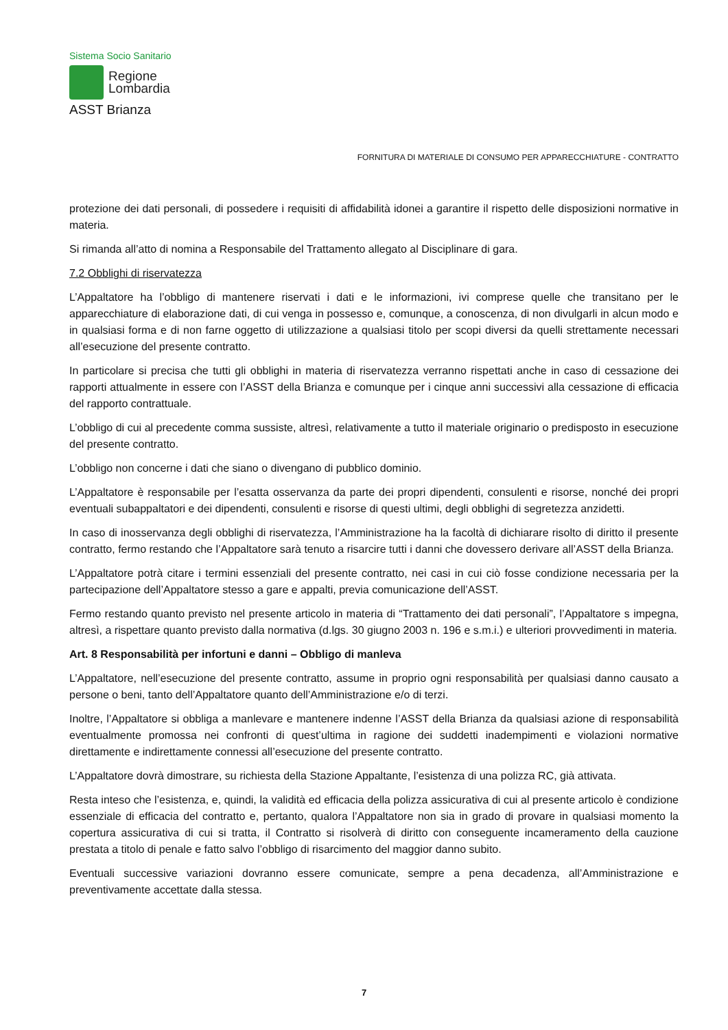Sistema Socio Sanitario
Regione
Lombardia
ASST Brianza
FORNITURA DI MATERIALE DI CONSUMO PER APPARECCHIATURE - CONTRATTO
protezione dei dati personali, di possedere i requisiti di affidabilità idonei a garantire il rispetto delle disposizioni normative in materia.
Si rimanda all’atto di nomina a Responsabile del Trattamento allegato al Disciplinare di gara.
7.2 Obblighi di riservatezza
L’Appaltatore ha l’obbligo di mantenere riservati i dati e le informazioni, ivi comprese quelle che transitano per le apparecchiature di elaborazione dati, di cui venga in possesso e, comunque, a conoscenza, di non divulgarli in alcun modo e in qualsiasi forma e di non farne oggetto di utilizzazione a qualsiasi titolo per scopi diversi da quelli strettamente necessari all’esecuzione del presente contratto.
In particolare si precisa che tutti gli obblighi in materia di riservatezza verranno rispettati anche in caso di cessazione dei rapporti attualmente in essere con l’ASST della Brianza e comunque per i cinque anni successivi alla cessazione di efficacia del rapporto contrattuale.
L’obbligo di cui al precedente comma sussiste, altresì, relativamente a tutto il materiale originario o predisposto in esecuzione del presente contratto.
L’obbligo non concerne i dati che siano o divengano di pubblico dominio.
L’Appaltatore è responsabile per l’esatta osservanza da parte dei propri dipendenti, consulenti e risorse, nonché dei propri eventuali subappaltatori e dei dipendenti, consulenti e risorse di questi ultimi, degli obblighi di segretezza anzidetti.
In caso di inosservanza degli obblighi di riservatezza, l’Amministrazione ha la facoltà di dichiarare risolto di diritto il presente contratto, fermo restando che l’Appaltatore sarà tenuto a risarcire tutti i danni che dovessero derivare all’ASST della Brianza.
L’Appaltatore potrà citare i termini essenziali del presente contratto, nei casi in cui ciò fosse condizione necessaria per la partecipazione dell’Appaltatore stesso a gare e appalti, previa comunicazione dell’ASST.
Fermo restando quanto previsto nel presente articolo in materia di “Trattamento dei dati personali”, l’Appaltatore s impegna, altresì, a rispettare quanto previsto dalla normativa (d.lgs. 30 giugno 2003 n. 196 e s.m.i.) e ulteriori provvedimenti in materia.
Art. 8 Responsabilità per infortuni e danni – Obbligo di manleva
L’Appaltatore, nell’esecuzione del presente contratto, assume in proprio ogni responsabilità per qualsiasi danno causato a persone o beni, tanto dell’Appaltatore quanto dell’Amministrazione e/o di terzi.
Inoltre, l’Appaltatore si obbliga a manlevare e mantenere indenne l’ASST della Brianza da qualsiasi azione di responsabilità eventualmente promossa nei confronti di quest’ultima in ragione dei suddetti inadempimenti e violazioni normative direttamente e indirettamente connessi all’esecuzione del presente contratto.
L’Appaltatore dovrà dimostrare, su richiesta della Stazione Appaltante, l’esistenza di una polizza RC, già attivata.
Resta inteso che l’esistenza, e, quindi, la validità ed efficacia della polizza assicurativa di cui al presente articolo è condizione essenziale di efficacia del contratto e, pertanto, qualora l’Appaltatore non sia in grado di provare in qualsiasi momento la copertura assicurativa di cui si tratta, il Contratto si risolverà di diritto con conseguente incameramento della cauzione prestata a titolo di penale e fatto salvo l’obbligo di risarcimento del maggior danno subito.
Eventuali successive variazioni dovranno essere comunicate, sempre a pena decadenza, all’Amministrazione e preventivamente accettate dalla stessa.
7